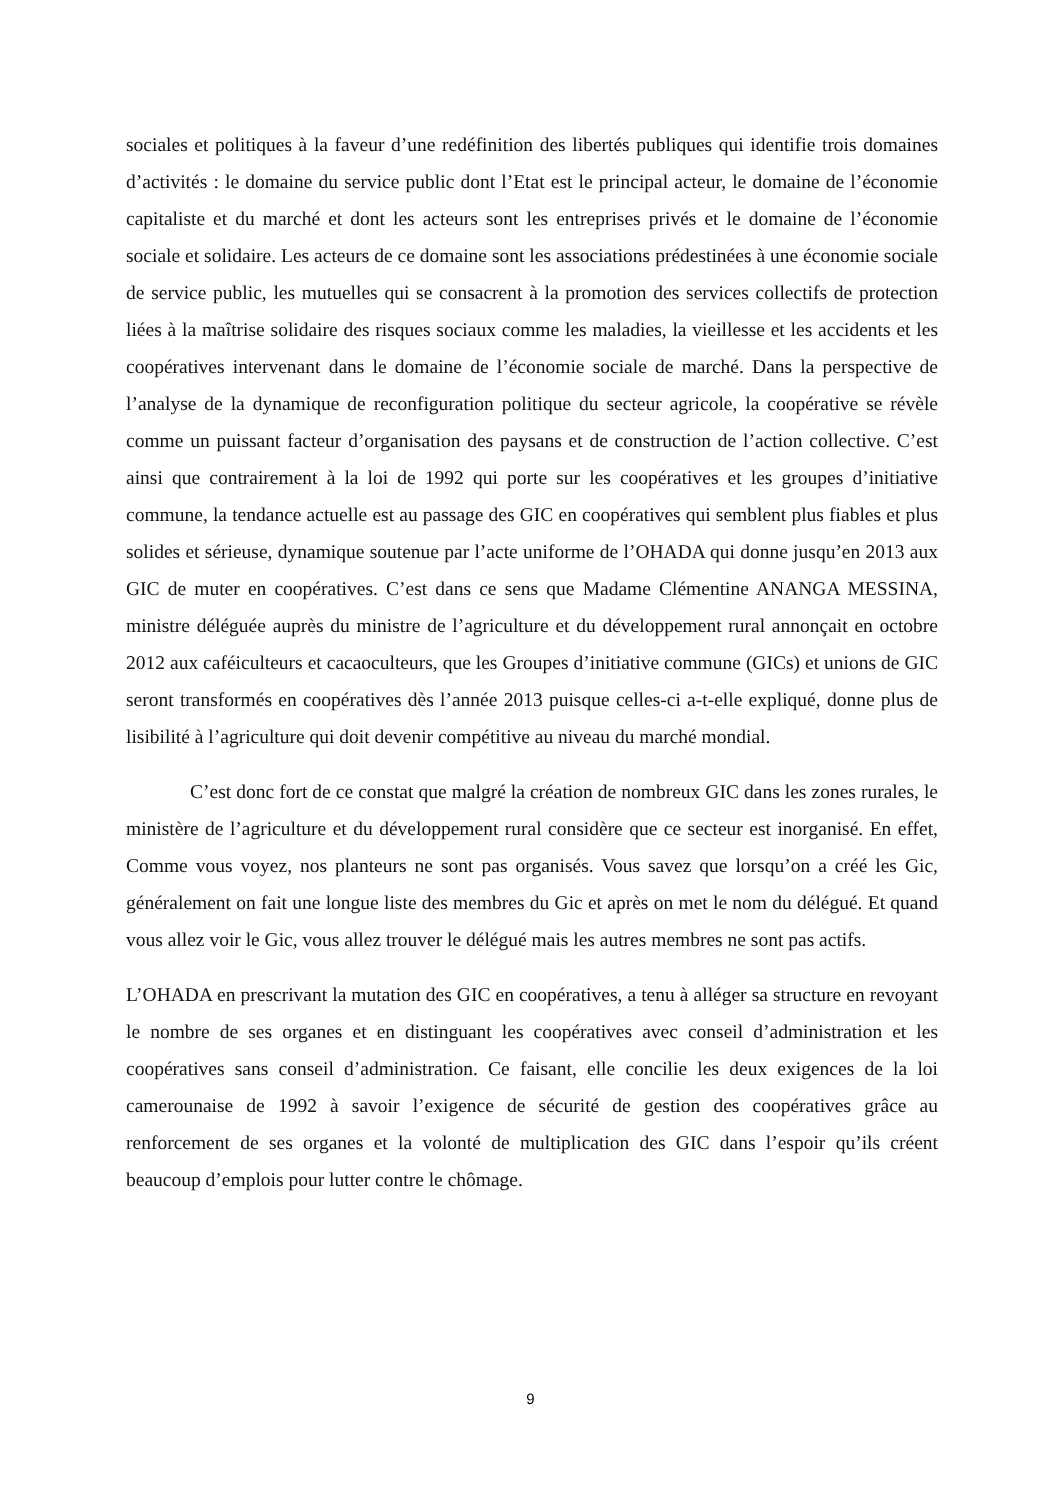sociales et politiques à la faveur d’une redéfinition des libertés publiques qui identifie trois domaines d’activités : le domaine du service public dont l’Etat est le principal acteur, le domaine de l’économie capitaliste et du marché et dont les acteurs sont les entreprises privés et le domaine de l’économie sociale et solidaire. Les acteurs de ce domaine sont les associations prédestinées à une économie sociale de service public, les mutuelles qui se consacrent à la promotion des services collectifs de protection liées à la maîtrise solidaire des risques sociaux comme les maladies, la vieillesse et les accidents et les coopératives intervenant dans le domaine de l’économie sociale de marché. Dans la perspective de l’analyse de la dynamique de reconfiguration politique du secteur agricole, la coopérative se révèle comme un puissant facteur d’organisation des paysans et de construction de l’action collective. C’est ainsi que contrairement à la loi de 1992 qui porte sur les coopératives et les groupes d’initiative commune, la tendance actuelle est au passage des GIC en coopératives qui semblent plus fiables et plus solides et sérieuse, dynamique soutenue par l’acte uniforme de l’OHADA qui donne jusqu’en 2013 aux GIC de muter en coopératives. C’est dans ce sens que Madame Clémentine ANANGA MESSINA, ministre déléguée auprès du ministre de l’agriculture et du développement rural annonçait en octobre 2012 aux caféiculteurs et cacaoculteurs, que les Groupes d’initiative commune (GICs) et unions de GIC seront transformés en coopératives dès l’année 2013 puisque celles-ci a-t-elle expliqué, donne plus de lisibilité à l’agriculture qui doit devenir compétitive au niveau du marché mondial.
C’est donc fort de ce constat que malgré la création de nombreux GIC dans les zones rurales, le ministère de l’agriculture et du développement rural considère que ce secteur est inorganisé. En effet, Comme vous voyez, nos planteurs ne sont pas organisés. Vous savez que lorsqu’on a créé les Gic, généralement on fait une longue liste des membres du Gic et après on met le nom du délégué. Et quand vous allez voir le Gic, vous allez trouver le délégué mais les autres membres ne sont pas actifs.
L’OHADA en prescrivant la mutation des GIC en coopératives, a tenu à alléger sa structure en revoyant le nombre de ses organes et en distinguant les coopératives avec conseil d’administration et les coopératives sans conseil d’administration. Ce faisant, elle concilie les deux exigences de la loi camerounaise de 1992 à savoir l’exigence de sécurité de gestion des coopératives grâce au renforcement de ses organes et la volonté de multiplication des GIC dans l’espoir qu’ils créent beaucoup d’emplois pour lutter contre le chômage.
9